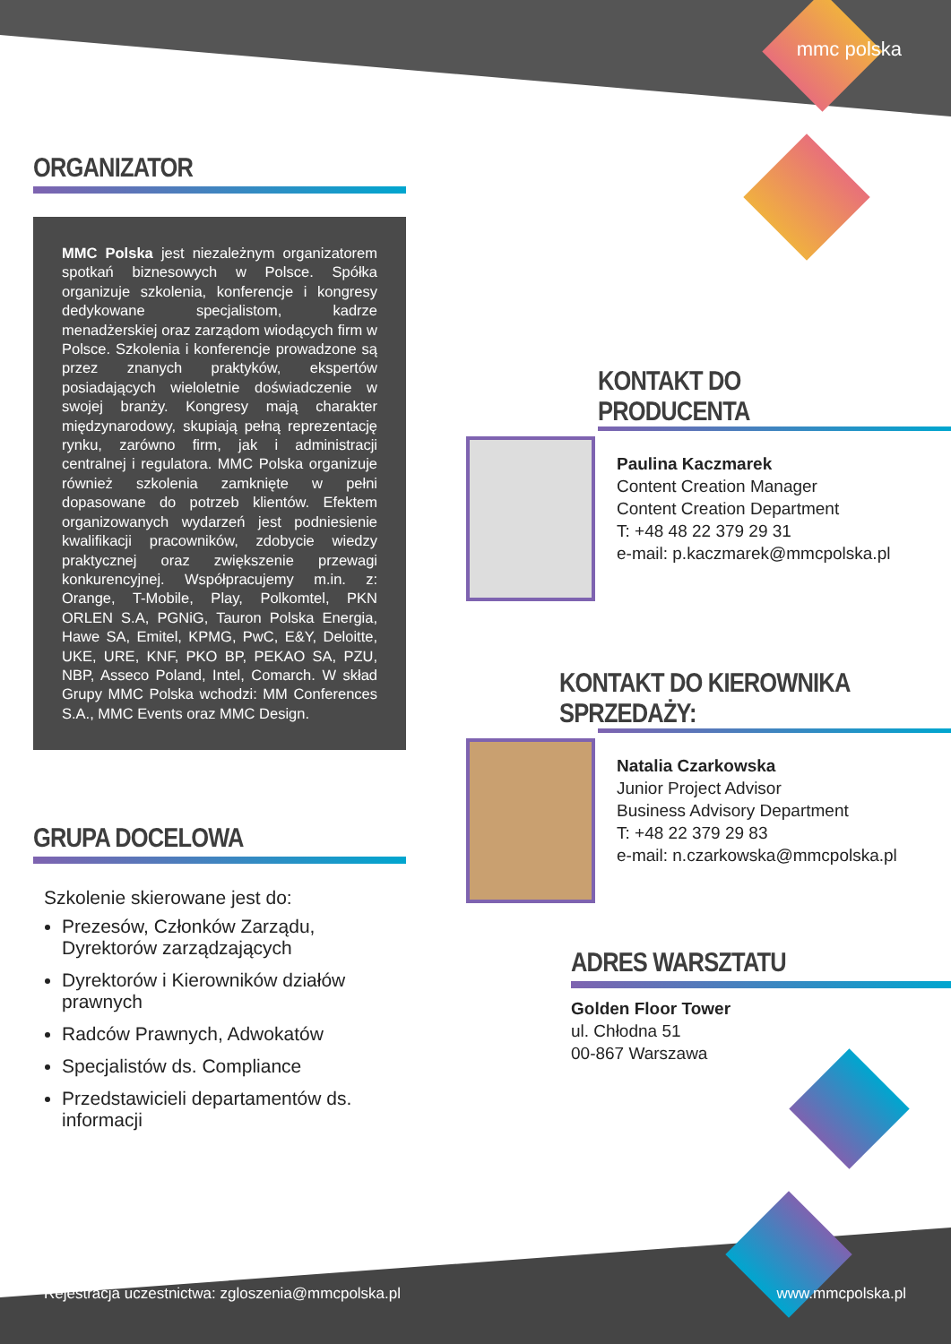mmc polska
ORGANIZATOR
MMC Polska jest niezależnym organizatorem spotkań biznesowych w Polsce. Spółka organizuje szkolenia, konferencje i kongresy dedykowane specjalistom, kadrze menadżerskiej oraz zarządom wiodących firm w Polsce. Szkolenia i konferencje prowadzone są przez znanych praktyków, ekspertów posiadających wieloletnie doświadczenie w swojej branży. Kongresy mają charakter międzynarodowy, skupiają pełną reprezentację rynku, zarówno firm, jak i administracji centralnej i regulatora. MMC Polska organizuje również szkolenia zamknięte w pełni dopasowane do potrzeb klientów. Efektem organizowanych wydarzeń jest podniesienie kwalifikacji pracowników, zdobycie wiedzy praktycznej oraz zwiększenie przewagi konkurencyjnej. Współpracujemy m.in. z: Orange, T-Mobile, Play, Polkomtel, PKN ORLEN S.A, PGNiG, Tauron Polska Energia, Hawe SA, Emitel, KPMG, PwC, E&Y, Deloitte, UKE, URE, KNF, PKO BP, PEKAO SA, PZU, NBP, Asseco Poland, Intel, Comarch. W skład Grupy MMC Polska wchodzi: MM Conferences S.A., MMC Events oraz MMC Design.
GRUPA DOCELOWA
Szkolenie skierowane jest do:
Prezesów, Członków Zarządu, Dyrektorów zarządzających
Dyrektorów i Kierowników działów prawnych
Radców Prawnych, Adwokatów
Specjalistów ds. Compliance
Przedstawicieli departamentów ds. informacji
KONTAKT DO PRODUCENTA
Paulina Kaczmarek
Content Creation Manager
Content Creation Department
T: +48 48 22 379 29 31
e-mail: p.kaczmarek@mmcpolska.pl
KONTAKT DO KIEROWNIKA SPRZEDAŻY:
Natalia Czarkowska
Junior Project Advisor
Business Advisory Department
T: +48 22 379 29 83
e-mail: n.czarkowska@mmcpolska.pl
ADRES WARSZTATU
Golden Floor Tower
ul. Chłodna 51
00-867 Warszawa
Rejestracja uczestnictwa: zgloszenia@mmcpolska.pl
www.mmcpolska.pl